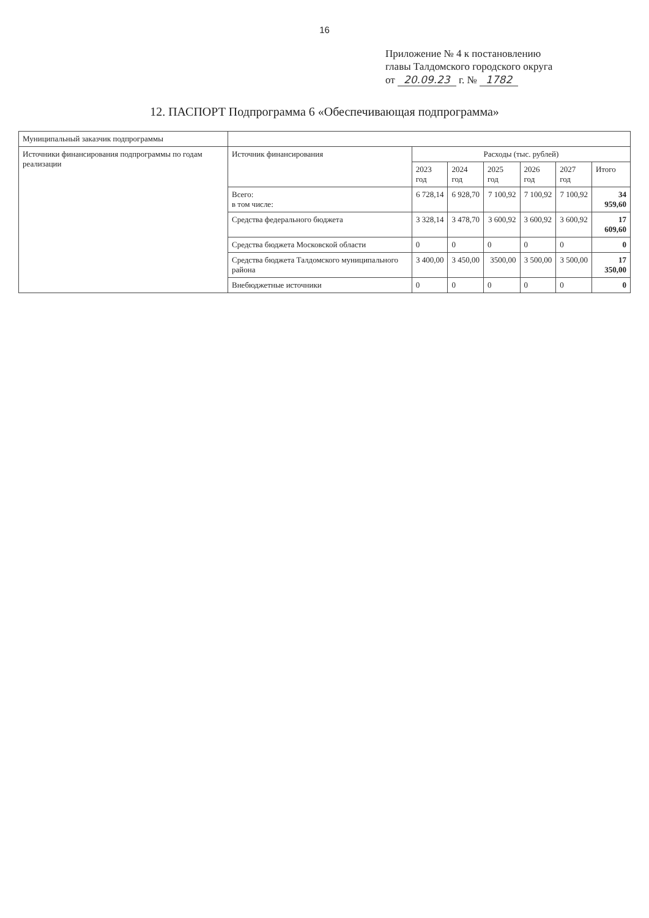16
Приложение № 4 к постановлению
главы Талдомского городского округа
от 20.09.23 г. № 1782
12. ПАСПОРТ Подпрограмма 6 «Обеспечивающая подпрограмма»
| Муниципальный заказчик подпрограммы | | | | | | | |
| Источники финансирования подпрограммы по годам реализации | Источник финансирования | Расходы (тыс. рублей) | | | | | |
| | | 2023 год | 2024 год | 2025 год | 2026 год | 2027 год | Итого |
| | Всего: в том числе: | 6 728,14 | 6 928,70 | 7 100,92 | 7 100,92 | 7 100,92 | 34 959,60 |
| | Средства федерального бюджета | 3 328,14 | 3 478,70 | 3 600,92 | 3 600,92 | 3 600,92 | 17 609,60 |
| | Средства бюджета Московской области | 0 | 0 | 0 | 0 | 0 | 0 |
| | Средства бюджета Талдомского муниципального района | 3 400,00 | 3 450,00 | 3500,00 | 3 500,00 | 3 500,00 | 17 350,00 |
| | Внебюджетные источники | 0 | 0 | 0 | 0 | 0 | 0 |